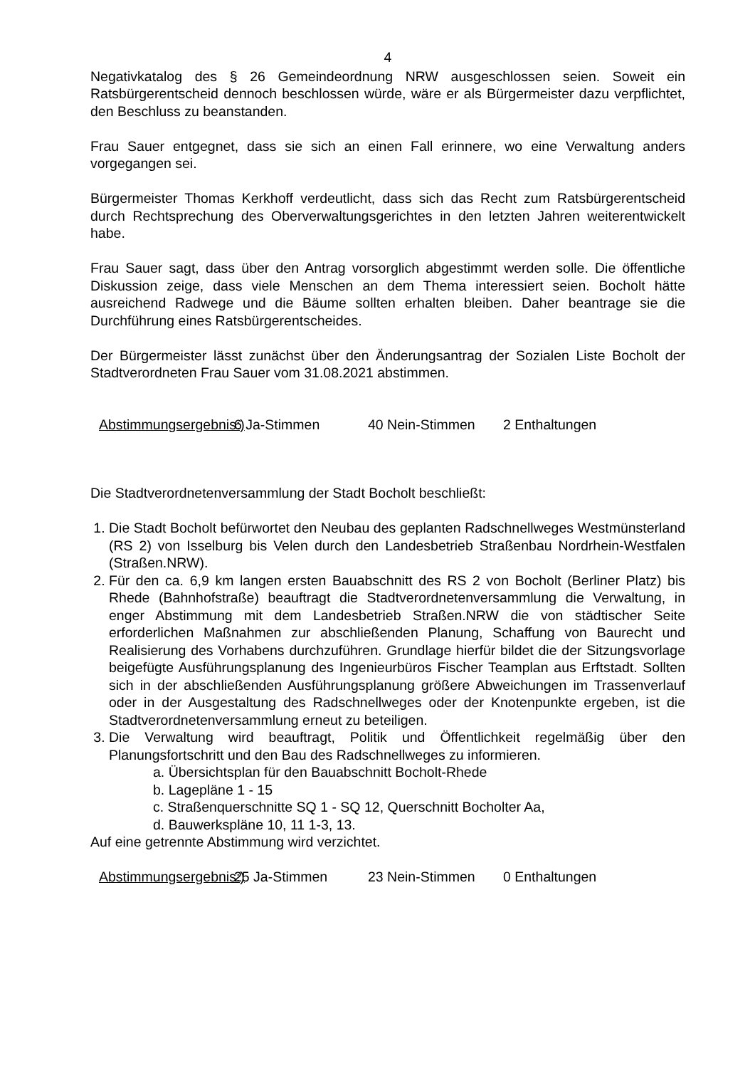4
Negativkatalog des § 26 Gemeindeordnung NRW ausgeschlossen seien. Soweit ein Ratsbürgerentscheid dennoch beschlossen würde, wäre er als Bürgermeister dazu verpflichtet, den Beschluss zu beanstanden.
Frau Sauer entgegnet, dass sie sich an einen Fall erinnere, wo eine Verwaltung anders vorgegangen sei.
Bürgermeister Thomas Kerkhoff verdeutlicht, dass sich das Recht zum Ratsbürgerentscheid durch Rechtsprechung des Oberverwaltungsgerichtes in den letzten Jahren weiterentwickelt habe.
Frau Sauer sagt, dass über den Antrag vorsorglich abgestimmt werden solle. Die öffentliche Diskussion zeige, dass viele Menschen an dem Thema interessiert seien. Bocholt hätte ausreichend Radwege und die Bäume sollten erhalten bleiben. Daher beantrage sie die Durchführung eines Ratsbürgerentscheides.
Der Bürgermeister lässt zunächst über den Änderungsantrag der Sozialen Liste Bocholt der Stadtverordneten Frau Sauer vom 31.08.2021 abstimmen.
Abstimmungsergebnis:) 6 Ja-Stimmen 40 Nein-Stimmen 2 Enthaltungen
Die Stadtverordnetenversammlung der Stadt Bocholt beschließt:
1. Die Stadt Bocholt befürwortet den Neubau des geplanten Radschnellweges Westmünsterland (RS 2) von Isselburg bis Velen durch den Landesbetrieb Straßenbau Nordrhein-Westfalen (Straßen.NRW).
2. Für den ca. 6,9 km langen ersten Bauabschnitt des RS 2 von Bocholt (Berliner Platz) bis Rhede (Bahnhofstraße) beauftragt die Stadtverordnetenversammlung die Verwaltung, in enger Abstimmung mit dem Landesbetrieb Straßen.NRW die von städtischer Seite erforderlichen Maßnahmen zur abschließenden Planung, Schaffung von Baurecht und Realisierung des Vorhabens durchzuführen. Grundlage hierfür bildet die der Sitzungsvorlage beigefügte Ausführungsplanung des Ingenieurbüros Fischer Teamplan aus Erftstadt. Sollten sich in der abschließenden Ausführungsplanung größere Abweichungen im Trassenverlauf oder in der Ausgestaltung des Radschnellweges oder der Knotenpunkte ergeben, ist die Stadtverordnetenversammlung erneut zu beteiligen.
3. Die Verwaltung wird beauftragt, Politik und Öffentlichkeit regelmäßig über den Planungsfortschritt und den Bau des Radschnellweges zu informieren.
a. Übersichtsplan für den Bauabschnitt Bocholt-Rhede
b. Lagepläne 1 - 15
c. Straßenquerschnitte SQ 1 - SQ 12, Querschnitt Bocholter Aa,
d. Bauwerkspläne 10, 11 1-3, 13.
Auf eine getrennte Abstimmung wird verzichtet.
Abstimmungsergebnis:) 25 Ja-Stimmen 23 Nein-Stimmen 0 Enthaltungen